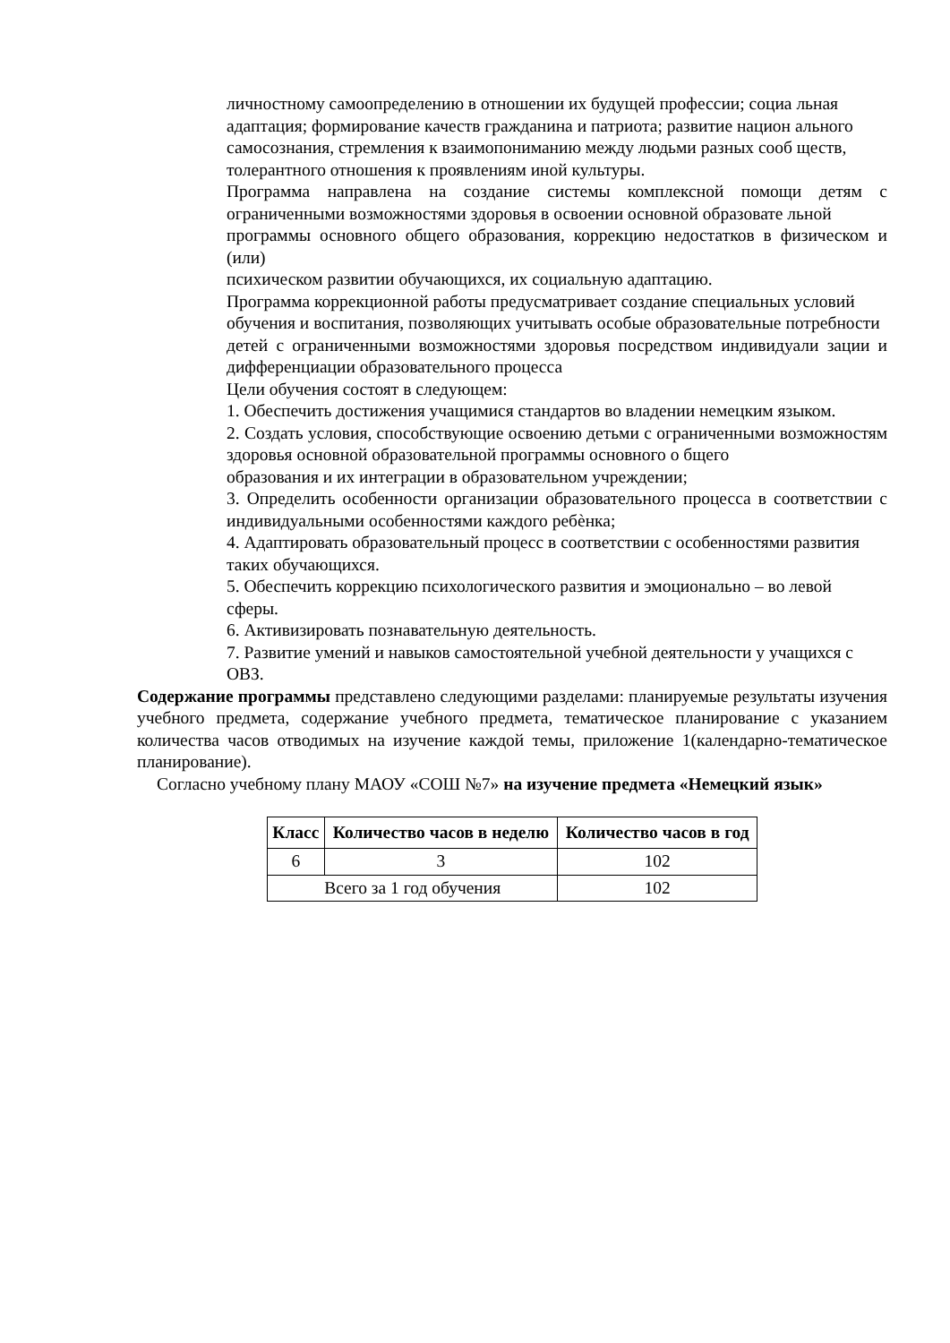личностному самоопределению в отношении их будущей профессии; социа льная
адаптация; формирование качеств гражданина и патриота; развитие национ ального
самосознания, стремления к взаимопониманию между людьми разных сооб ществ,
толерантного отношения к проявлениям иной культуры.
Программа направлена на создание системы комплексной помощи детям с ограниченными возможностями здоровья в освоении основной образовате льной
программы основного общего образования, коррекцию недостатков в физическом и (или)
психическом развитии обучающихся, их социальную адаптацию.
Программа коррекционной работы предусматривает создание специальных условий
обучения и воспитания, позволяющих учитывать особые образовательные потребности
детей с ограниченными возможностями здоровья посредством индивидуали зации и дифференциации образовательного процесса
Цели обучения состоят в следующем:
1. Обеспечить достижения учащимися стандартов во владении немецким языком.
2. Создать условия, способствующие освоению детьми с ограниченными возможностям здоровья основной образовательной программы основного о бщего
образования и их интеграции в образовательном учреждении;
3. Определить особенности организации образовательного процесса в соответствии с индивидуальными особенностями каждого ребѐнка;
4. Адаптировать образовательный процесс в соответствии с особенностями развития
таких обучающихся.
5. Обеспечить коррекцию психологического развития и эмоционально – во левой
сферы.
6. Активизировать познавательную деятельность.
7. Развитие умений и навыков самостоятельной учебной деятельности у учащихся с
ОВЗ.
Содержание программы представлено следующими разделами: планируемые результаты изучения учебного предмета, содержание учебного предмета, тематическое планирование с указанием количества часов отводимых на изучение каждой темы, приложение 1(календарно-тематическое планирование).
Согласно учебному плану МАОУ «СОШ №7» на изучение предмета «Немецкий язык»
| Класс | Количество часов в неделю | Количество часов в год |
| --- | --- | --- |
| 6 | 3 | 102 |
| Всего за 1 год обучения | | 102 |